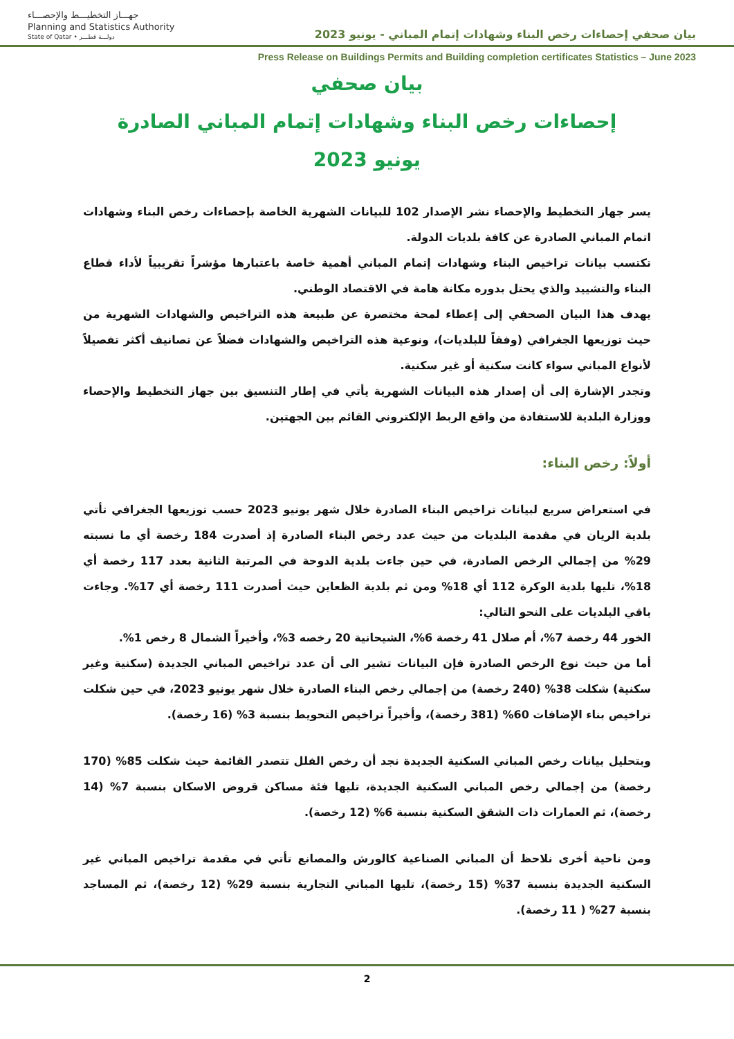جهـــاز التخطيـــط والإحصـــاء
Planning and Statistics Authority
State of Qatar • دولـــة قطـــر
بيان صحفي إحصاءات رخص البناء وشهادات إتمام المباني - يونيو 2023
Press Release on Buildings Permits and Building completion certificates Statistics – June 2023
بيان صحفي
إحصاءات رخص البناء وشهادات إتمام المباني الصادرة
يونيو 2023
يسر جهاز التخطيط والإحصاء نشر الإصدار 102 للبيانات الشهرية الخاصة بإحصاءات رخص البناء وشهادات اتمام المباني الصادرة عن كافة بلديات الدولة.
تكتسب بيانات تراخيص البناء وشهادات إتمام المباني أهمية خاصة باعتبارها مؤشراً تقريبياً لأداء قطاع البناء والتشييد والذي يحتل بدوره مكانة هامة في الاقتصاد الوطني.
يهدف هذا البيان الصحفي إلى إعطاء لمحة مختصرة عن طبيعة هذه التراخيص والشهادات الشهرية من حيث توزيعها الجغرافي (وفقاً للبلديات)، ونوعية هذه التراخيص والشهادات فضلاً عن تصانيف أكثر تفصيلاً لأنواع المباني سواء كانت سكنية أو غير سكنية.
وتجدر الإشارة إلى أن إصدار هذه البيانات الشهرية يأتي في إطار التنسيق بين جهاز التخطيط والإحصاء ووزارة البلدية للاستفادة من واقع الربط الإلكتروني القائم بين الجهتين.
أولاً: رخص البناء:
في استعراض سريع لبيانات تراخيص البناء الصادرة خلال شهر يونيو 2023 حسب توزيعها الجغرافي تأتي بلدية الريان في مقدمة البلديات من حيث عدد رخص البناء الصادرة إذ أصدرت 184 رخصة أي ما نسبته 29% من إجمالي الرخص الصادرة، في حين جاءت بلدية الدوحة في المرتبة الثانية بعدد 117 رخصة أي 18%، تليها بلدية الوكرة 112 أي 18% ومن ثم بلدية الظعاين حيث أصدرت 111 رخصة أي 17%. وجاءت باقي البلديات على النحو التالي:
الخور 44 رخصة 7%، أم صلال 41 رخصة 6%، الشيحانية 20 رخصه 3%، وأخيراً الشمال 8 رخص 1%.
أما من حيث نوع الرخص الصادرة فإن البيانات تشير الى أن عدد تراخيص المباني الجديدة (سكنية وغير سكنية) شكلت 38% (240 رخصة) من إجمالي رخص البناء الصادرة خلال شهر يونيو 2023، في حين شكلت تراخيص بناء الإضافات 60% (381 رخصة)، وأخيراً تراخيص التحويط بنسبة 3% (16 رخصة).
وبتحليل بيانات رخص المباني السكنية الجديدة نجد أن رخص الفلل تتصدر القائمة حيث شكلت 85% (170 رخصة) من إجمالي رخص المباني السكنية الجديدة، تليها فئة مساكن قروض الاسكان بنسبة 7% (14 رخصة)، ثم العمارات ذات الشقق السكنية بنسبة 6% (12 رخصة).
ومن ناحية أخرى نلاحظ أن المباني الصناعية كالورش والمصانع تأتي في مقدمة تراخيص المباني غير السكنية الجديدة بنسبة 37% (15 رخصة)، تليها المباني التجارية بنسبة 29% (12 رخصة)، ثم المساجد بنسبة 27% ( 11 رخصة).
2